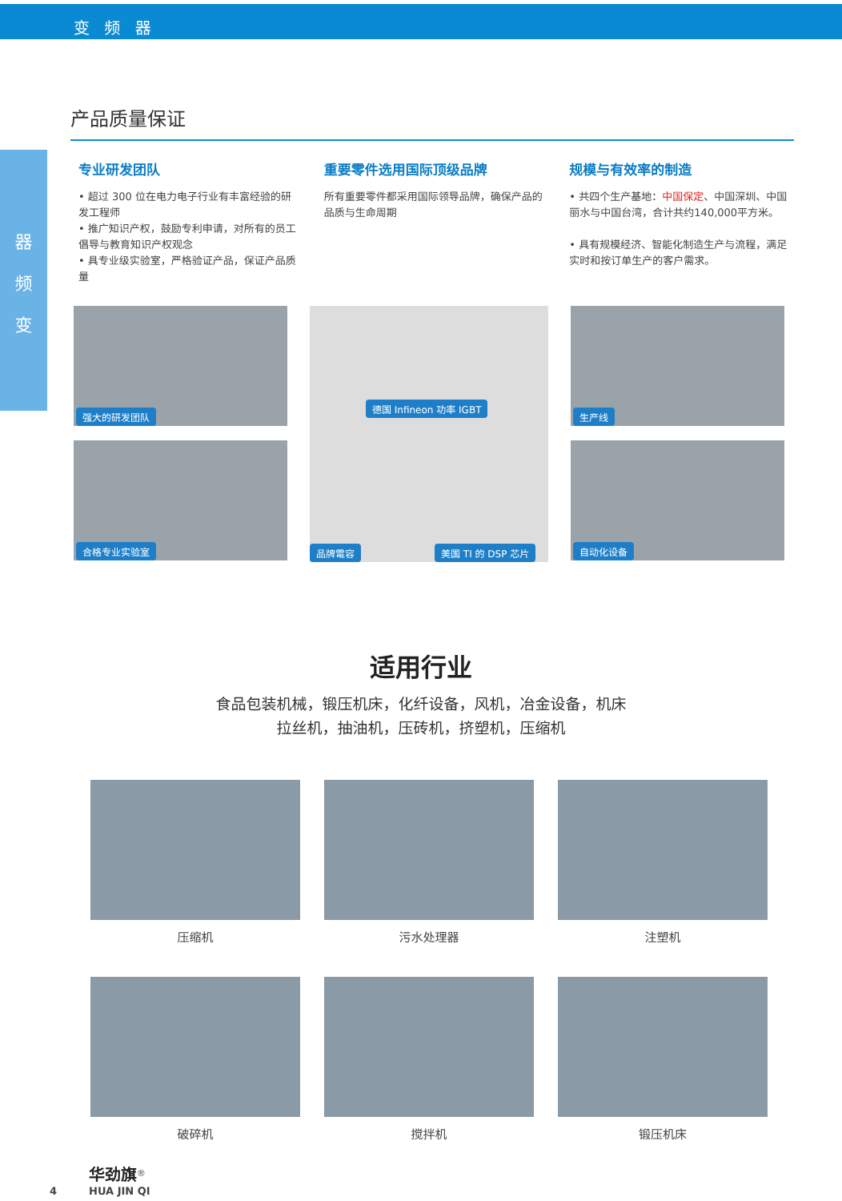变 频 器
器
频
变
产品质量保证
专业研发团队
• 超过 300 位在电力电子行业有丰富经验的研发工程师
• 推广知识产权，鼓励专利申请，对所有的员工倡导与教育知识产权观念
• 具专业级实验室，严格验证产品，保证产品质量
重要零件选用国际顶级品牌
所有重要零件都采用国际领导品牌，确保产品的品质与生命周期
规模与有效率的制造
• 共四个生产基地：中国保定、中国深圳、中国丽水与中国台湾，合计共约140,000平方米。
• 具有规模经济、智能化制造生产与流程，满足实时和按订单生产的客户需求。
强大的研发团队
合格专业实验室
德国 Infineon 功率 IGBT
品牌電容 美国 TI 的 DSP 芯片
生产线
自动化设备
适用行业
食品包装机械，锻压机床，化纤设备，风机，冶金设备，机床
拉丝机，抽油机，压砖机，挤塑机，压缩机
压缩机
污水处理器
注塑机
破碎机
搅拌机
锻压机床
4 华劲旗<sup>®</sup>
HUA JIN QI